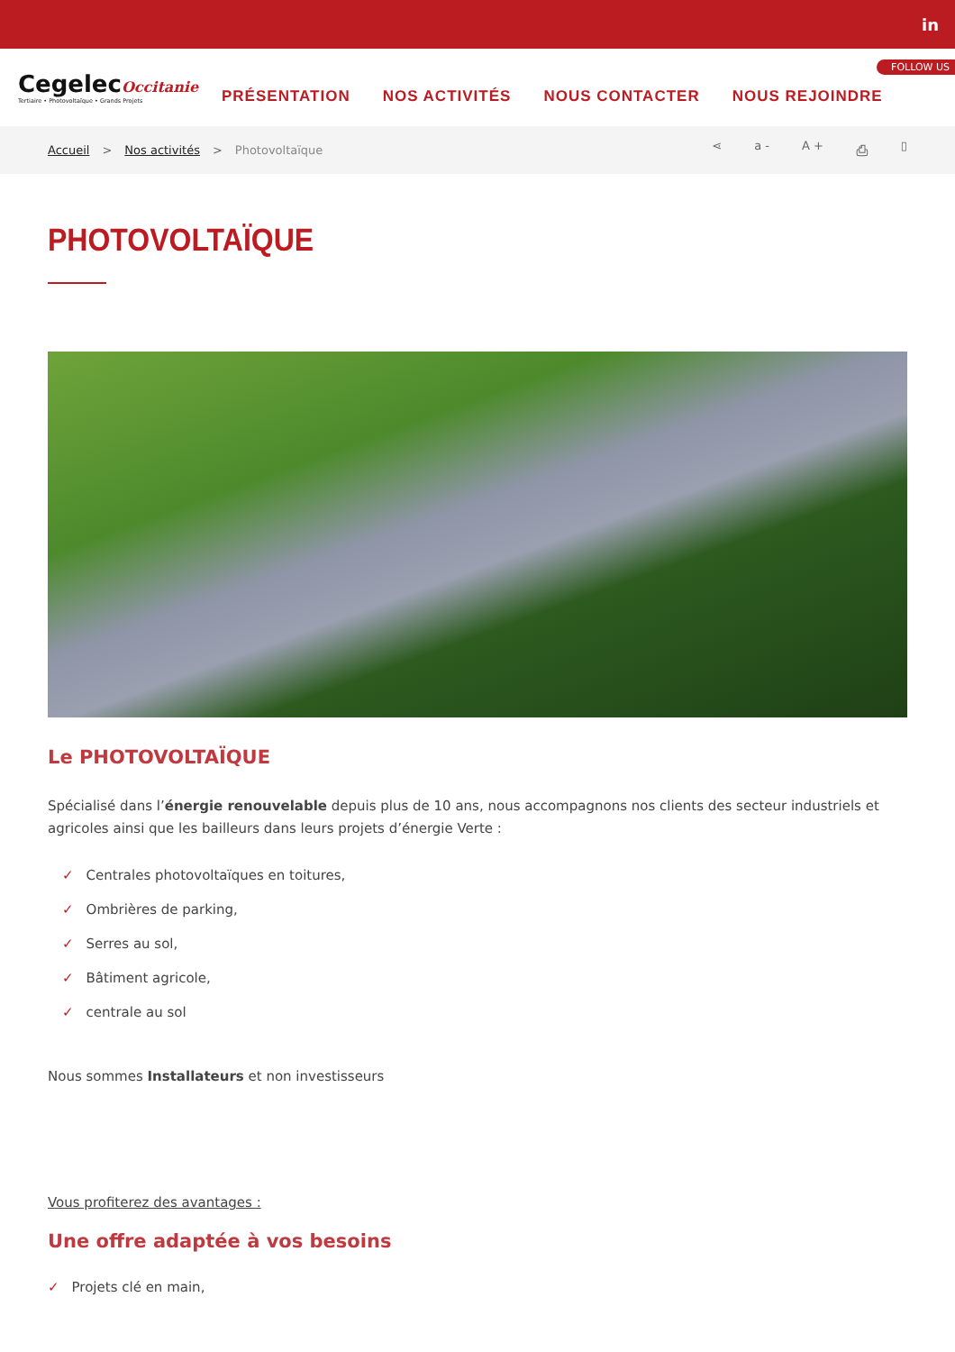in
CegelecOccitanie
Tertiaire • Photovoltaïque • Grands Projets
PRÉSENTATION NOS ACTIVITÉS NOUS CONTACTER NOUS REJOINDRE
FOLLOW US
Accueil > Nos activités > Photovoltaïque ⋖ a - A + ⎙ ▯
PHOTOVOLTAÏQUE
Le PHOTOVOLTAÏQUE
Spécialisé dans l’énergie renouvelable depuis plus de 10 ans, nous accompagnons nos clients des secteur industriels et agricoles ainsi que les bailleurs dans leurs projets d’énergie Verte :
✓ Centrales photovoltaïques en toitures,
✓ Ombrières de parking,
✓ Serres au sol,
✓ Bâtiment agricole,
✓ centrale au sol
Nous sommes Installateurs et non investisseurs
Vous profiterez des avantages :
Une offre adaptée à vos besoins
✓ Projets clé en main,